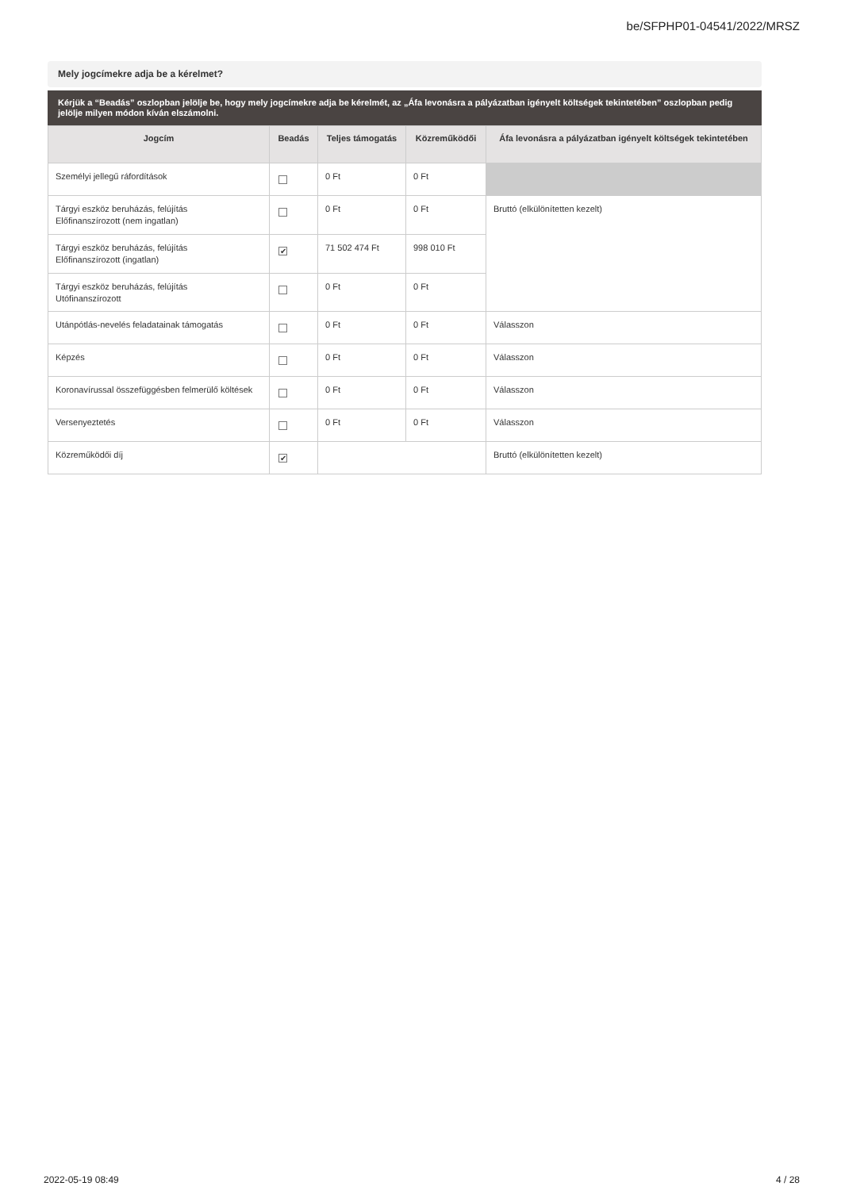be/SFPHP01-04541/2022/MRSZ
Mely jogcímekre adja be a kérelmet?
Kérjük a “Beadás” oszlopban jelölje be, hogy mely jogcímekre adja be kérelmét, az „Áfa levonásra a pályázatban igényelt költségek tekintetében” oszlopban pedig jelölje milyen módon kíván elszámolni.
| Jogcím | Beadás | Teljes támogatás | Közreműködői | Áfa levonásra a pályázatban igényelt költségek tekintetében |
| --- | --- | --- | --- | --- |
| Személyi jellegű ráfordítások | | 0 Ft | 0 Ft | |
| Tárgyi eszköz beruházás, felújítás Előfinanszírozott (nem ingatlan) | | 0 Ft | 0 Ft | Bruttó (elkülönítetten kezelt) |
| Tárgyi eszköz beruházás, felújítás Előfinanszírozott (ingatlan) | ✔ | 71 502 474 Ft | 998 010 Ft | |
| Tárgyi eszköz beruházás, felújítás Utófinanszírozott | | 0 Ft | 0 Ft | |
| Utánpótlás-nevelés feladatainak támogatás | | 0 Ft | 0 Ft | Válasszon |
| Képzés | | 0 Ft | 0 Ft | Válasszon |
| Koronavírussal összefüggésben felmerülő költések | | 0 Ft | 0 Ft | Válasszon |
| Versenyeztetés | | 0 Ft | 0 Ft | Válasszon |
| Közreműködői díj | ✔ | | | Bruttó (elkülönítetten kezelt) |
2022-05-19 08:49 4 / 28